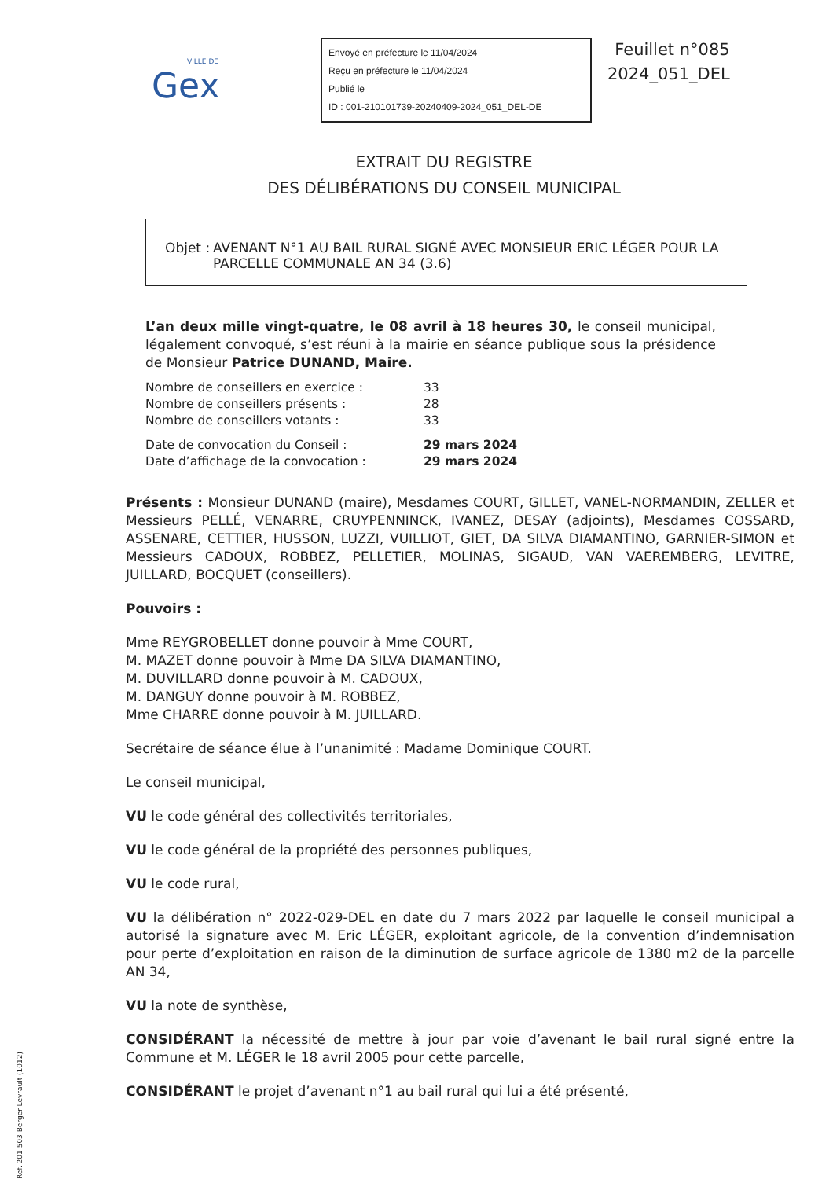VILLE DE
Gex
Envoyé en préfecture le 11/04/2024
Reçu en préfecture le 11/04/2024
Publié le
ID : 001-210101739-20240409-2024_051_DEL-DE
Feuillet n°085
2024_051_DEL
EXTRAIT DU REGISTRE
DES DÉLIBÉRATIONS DU CONSEIL MUNICIPAL
Objet : AVENANT N°1 AU BAIL RURAL SIGNÉ AVEC MONSIEUR ERIC LÉGER POUR LA PARCELLE COMMUNALE AN 34 (3.6)
L’an deux mille vingt-quatre, le 08 avril à 18 heures 30, le conseil municipal, légalement convoqué, s’est réuni à la mairie en séance publique sous la présidence de Monsieur Patrice DUNAND, Maire.
| Nombre de conseillers en exercice : | 33 |
| Nombre de conseillers présents : | 28 |
| Nombre de conseillers votants : | 33 |
| Date de convocation du Conseil : | 29 mars 2024 |
| Date d’affichage de la convocation : | 29 mars 2024 |
Présents : Monsieur DUNAND (maire), Mesdames COURT, GILLET, VANEL-NORMANDIN, ZELLER et Messieurs PELLÉ, VENARRE, CRUYPENNINCK, IVANEZ, DESAY (adjoints), Mesdames COSSARD, ASSENARE, CETTIER, HUSSON, LUZZI, VUILLIOT, GIET, DA SILVA DIAMANTINO, GARNIER-SIMON et Messieurs CADOUX, ROBBEZ, PELLETIER, MOLINAS, SIGAUD, VAN VAEREMBERG, LEVITRE, JUILLARD, BOCQUET (conseillers).
Pouvoirs :
Mme REYGROBELLET donne pouvoir à Mme COURT,
M. MAZET donne pouvoir à Mme DA SILVA DIAMANTINO,
M. DUVILLARD donne pouvoir à M. CADOUX,
M. DANGUY donne pouvoir à M. ROBBEZ,
Mme CHARRE donne pouvoir à M. JUILLARD.
Secrétaire de séance élue à l’unanimité : Madame Dominique COURT.
Le conseil municipal,
VU le code général des collectivités territoriales,
VU le code général de la propriété des personnes publiques,
VU le code rural,
VU la délibération n° 2022-029-DEL en date du 7 mars 2022 par laquelle le conseil municipal a autorisé la signature avec M. Eric LÉGER, exploitant agricole, de la convention d’indemnisation pour perte d’exploitation en raison de la diminution de surface agricole de 1380 m2 de la parcelle AN 34,
VU la note de synthèse,
CONSIDÉRANT la nécessité de mettre à jour par voie d’avenant le bail rural signé entre la Commune et M. LÉGER le 18 avril 2005 pour cette parcelle,
CONSIDÉRANT le projet d’avenant n°1 au bail rural qui lui a été présenté,
Ref. 201 503 Berger-Levrault (1012)